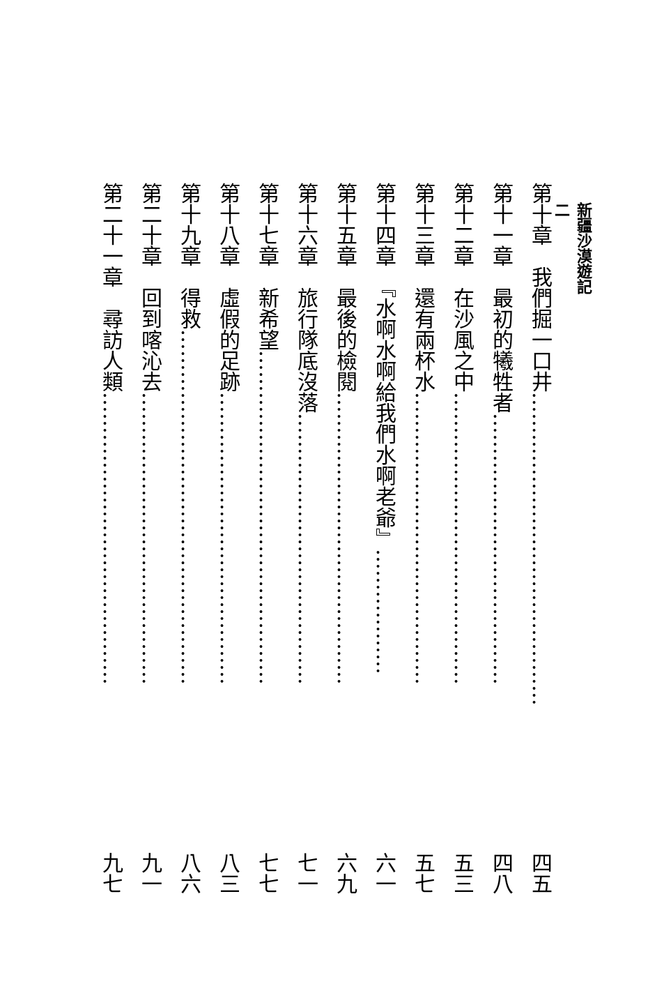新疆沙漠遊記
二
第十章　我們掘一口井……………………………………… 四五
第十一章　最初的犧牲者………………………………… 四八
第十二章　在沙風之中…………………………………… 五三
第十三章　還有兩杯水…………………………………… 五七
第十四章　『水啊水啊給我們水啊老爺』……………… 六一
第十五章　最後的檢閱…………………………………… 六九
第十六章　旅行隊底沒落………………………………… 七一
第十七章　新希望………………………………………… 七七
第十八章　虛假的足跡…………………………………… 八三
第十九章　得救…………………………………………… 八六
第二十章　回到喀沁去…………………………………… 九一
第二十一章　尋訪人類…………………………………… 九七